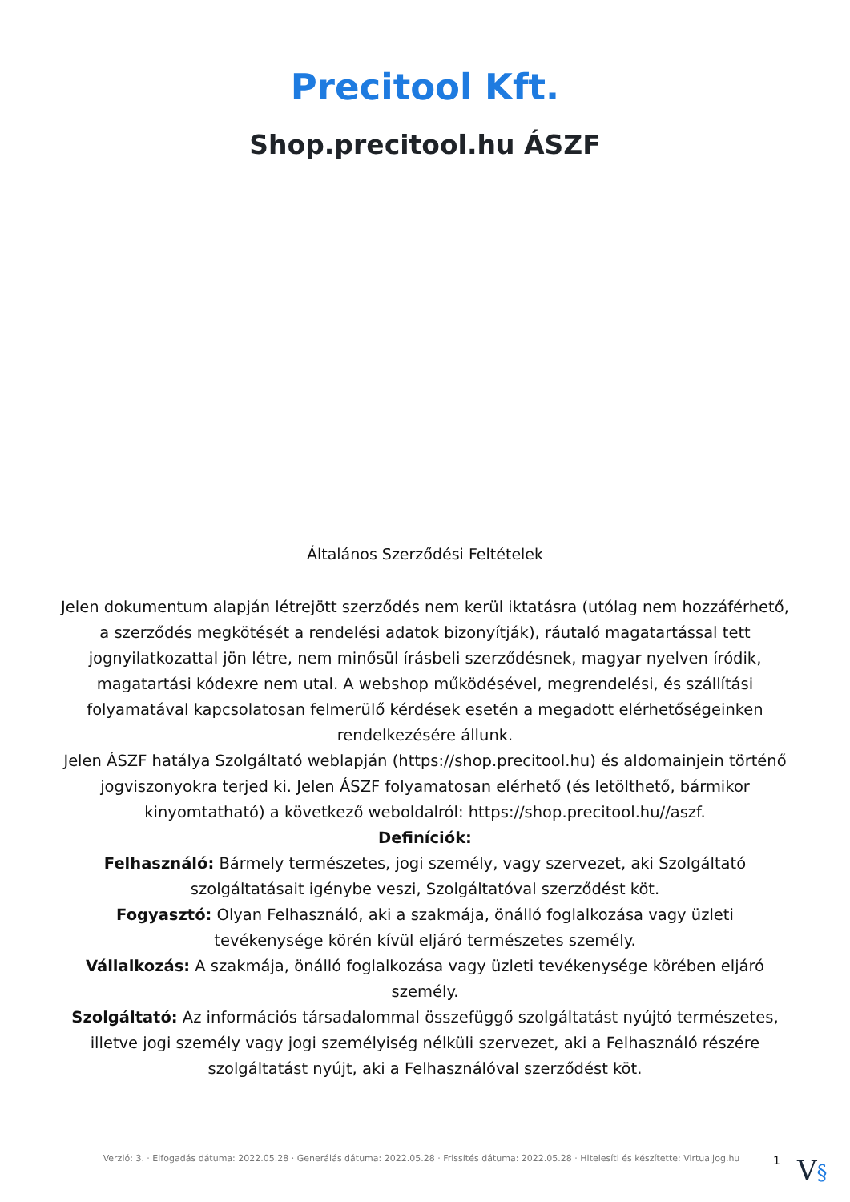Precitool Kft.
Shop.precitool.hu ÁSZF
Általános Szerződési Feltételek
Jelen dokumentum alapján létrejött szerződés nem kerül iktatásra (utólag nem hozzáférhető, a szerződés megkötését a rendelési adatok bizonyítják), ráutaló magatartással tett jognyilatkozattal jön létre, nem minősül írásbeli szerződésnek, magyar nyelven íródik, magatartási kódexre nem utal. A webshop működésével, megrendelési, és szállítási folyamatával kapcsolatosan felmerülő kérdések esetén a megadott elérhetőségeinken rendelkezésére állunk.
Jelen ÁSZF hatálya Szolgáltató weblapján (https://shop.precitool.hu) és aldomainjein történő jogviszonyokra terjed ki. Jelen ÁSZF folyamatosan elérhető (és letölthető, bármikor kinyomtatható) a következő weboldalról: https://shop.precitool.hu//aszf.
Definíciók:
Felhasználó: Bármely természetes, jogi személy, vagy szervezet, aki Szolgáltató szolgáltatásait igénybe veszi, Szolgáltatóval szerződést köt.
Fogyasztó: Olyan Felhasználó, aki a szakmája, önálló foglalkozása vagy üzleti tevékenysége körén kívül eljáró természetes személy.
Vállalkozás: A szakmája, önálló foglalkozása vagy üzleti tevékenysége körében eljáró személy.
Szolgáltató: Az információs társadalommal összefüggő szolgáltatást nyújtó természetes, illetve jogi személy vagy jogi személyiség nélküli szervezet, aki a Felhasználó részére szolgáltatást nyújt, aki a Felhasználóval szerződést köt.
Verzió: 3. · Elfogadás dátuma: 2022.05.28 · Generálás dátuma: 2022.05.28 · Frissítés dátuma: 2022.05.28 · Hitelesíti és készítette: Virtualjog.hu
1 V§